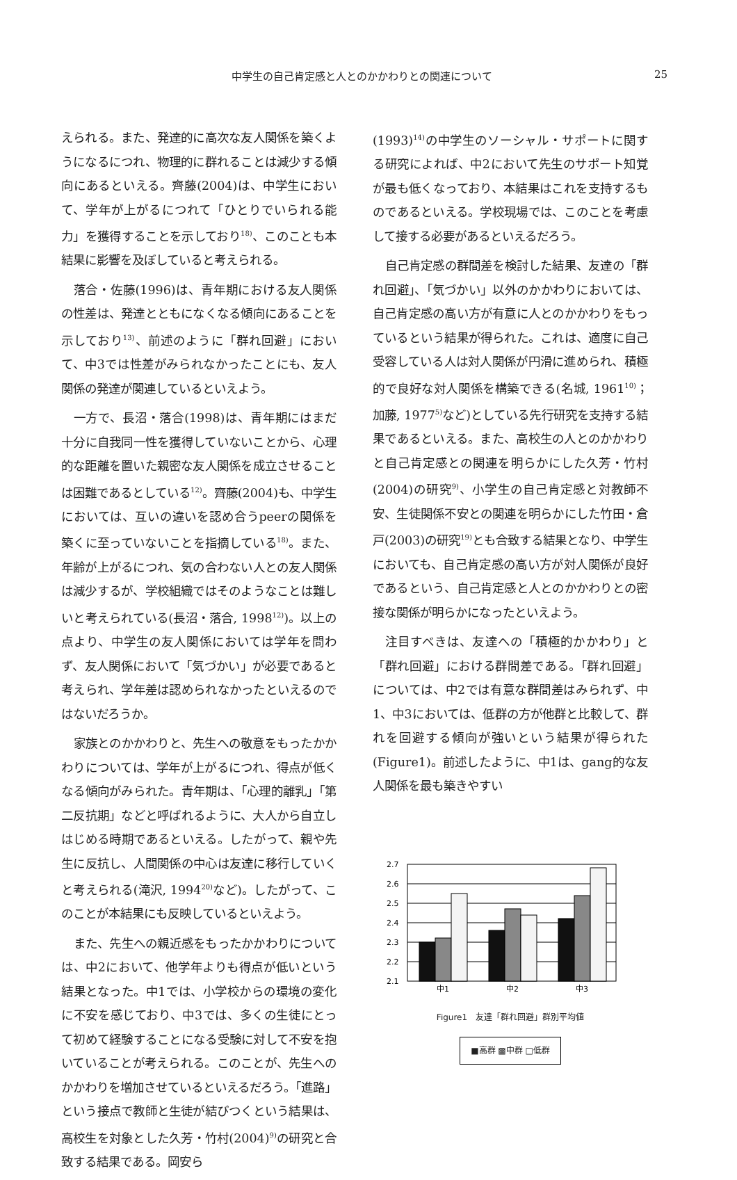中学生の自己肯定感と人とのかかわりとの関連について 25
えられる。また、発達的に高次な友人関係を築くようになるにつれ、物理的に群れることは減少する傾向にあるといえる。齊藤(2004)は、中学生において、学年が上がるにつれて「ひとりでいられる能力」を獲得することを示しており<sup>18)</sup>、このことも本結果に影響を及ぼしていると考えられる。
落合・佐藤(1996)は、青年期における友人関係の性差は、発達とともになくなる傾向にあることを示しており<sup>13)</sup>、前述のように「群れ回避」において、中3では性差がみられなかったことにも、友人関係の発達が関連しているといえよう。
一方で、長沼・落合(1998)は、青年期にはまだ十分に自我同一性を獲得していないことから、心理的な距離を置いた親密な友人関係を成立させることは困難であるとしている<sup>12)</sup>。齊藤(2004)も、中学生においては、互いの違いを認め合うpeerの関係を築くに至っていないことを指摘している<sup>18)</sup>。また、年齢が上がるにつれ、気の合わない人との友人関係は減少するが、学校組織ではそのようなことは難しいと考えられている(長沼・落合, 1998<sup>12)</sup>)。以上の点より、中学生の友人関係においては学年を問わず、友人関係において「気づかい」が必要であると考えられ、学年差は認められなかったといえるのではないだろうか。
家族とのかかわりと、先生への敬意をもったかかわりについては、学年が上がるにつれ、得点が低くなる傾向がみられた。青年期は、「心理的離乳」「第二反抗期」などと呼ばれるように、大人から自立しはじめる時期であるといえる。したがって、親や先生に反抗し、人間関係の中心は友達に移行していくと考えられる(滝沢, 1994<sup>20)</sup>など)。したがって、このことが本結果にも反映しているといえよう。
また、先生への親近感をもったかかわりについては、中2において、他学年よりも得点が低いという結果となった。中1では、小学校からの環境の変化に不安を感じており、中3では、多くの生徒にとって初めて経験することになる受験に対して不安を抱いていることが考えられる。このことが、先生へのかかわりを増加させているといえるだろう。「進路」という接点で教師と生徒が結びつくという結果は、高校生を対象とした久芳・竹村(2004)<sup>9)</sup>の研究と合致する結果である。岡安ら
(1993)<sup>14)</sup>の中学生のソーシャル・サポートに関する研究によれば、中2において先生のサポート知覚が最も低くなっており、本結果はこれを支持するものであるといえる。学校現場では、このことを考慮して接する必要があるといえるだろう。
自己肯定感の群間差を検討した結果、友達の「群れ回避」、「気づかい」以外のかかわりにおいては、自己肯定感の高い方が有意に人とのかかわりをもっているという結果が得られた。これは、適度に自己受容している人は対人関係が円滑に進められ、積極的で良好な対人関係を構築できる(名城, 1961<sup>10)</sup>；加藤, 1977<sup>5)</sup>など)としている先行研究を支持する結果であるといえる。また、高校生の人とのかかわりと自己肯定感との関連を明らかにした久芳・竹村(2004)の研究<sup>9)</sup>、小学生の自己肯定感と対教師不安、生徒関係不安との関連を明らかにした竹田・倉戸(2003)の研究<sup>19)</sup>とも合致する結果となり、中学生においても、自己肯定感の高い方が対人関係が良好であるという、自己肯定感と人とのかかわりとの密接な関係が明らかになったといえよう。
注目すべきは、友達への「積極的かかわり」と「群れ回避」における群間差である。「群れ回避」については、中2では有意な群間差はみられず、中1、中3においては、低群の方が他群と比較して、群れを回避する傾向が強いという結果が得られた(Figure1)。前述したように、中1は、gang的な友人関係を最も築きやすい
2.7
2.6
2.5
2.4
2.3
2.2
2.1
中1
中2
中3
Figure1　友達「群れ回避」群別平均値
■高群 ▩中群 □低群